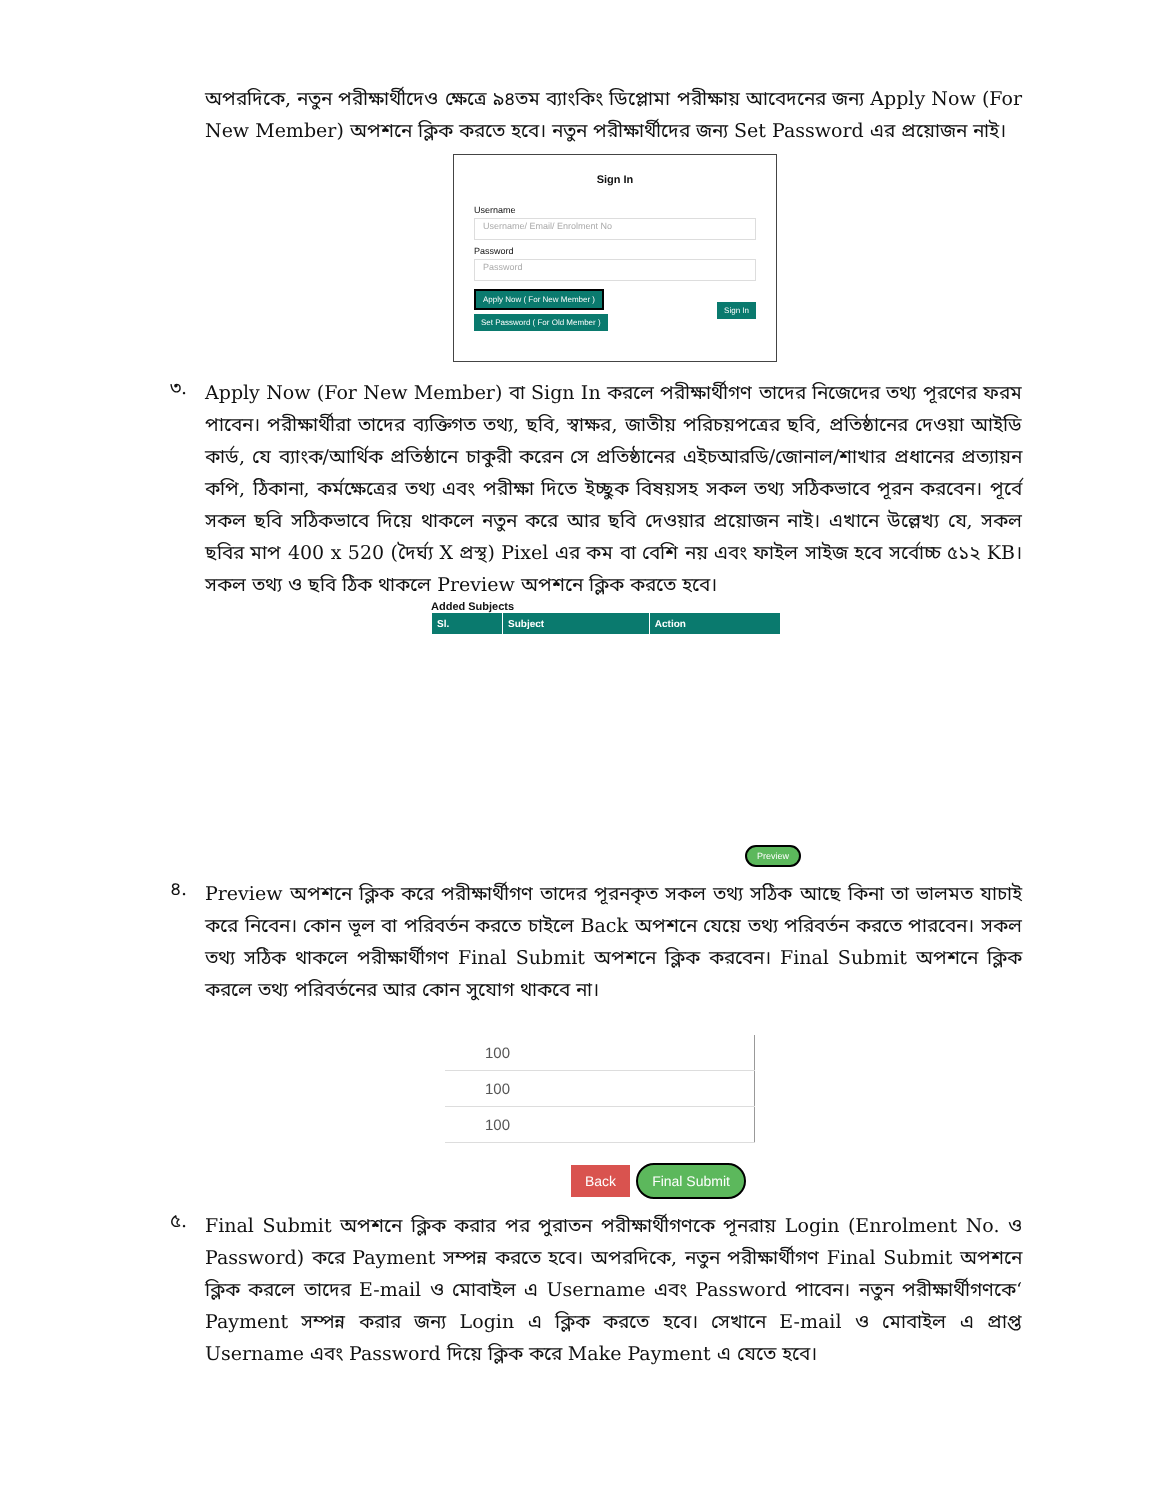অপরদিকে, নতুন পরীক্ষার্থীদেও ক্ষেত্রে ৯৪তম ব্যাংকিং ডিপ্লোমা পরীক্ষায় আবেদনের জন্য Apply Now (For New Member) অপশনে ক্লিক করতে হবে। নতুন পরীক্ষার্থীদের জন্য Set Password এর প্রয়োজন নাই।
Sign In
Username
Username/ Email/ Enrolment No
Password
Password
Apply Now ( For New Member )
Set Password ( For Old Member )
Sign In
৩.
Apply Now (For New Member) বা Sign In করলে পরীক্ষার্থীগণ তাদের নিজেদের তথ্য পূরণের ফরম পাবেন। পরীক্ষার্থীরা তাদের ব্যক্তিগত তথ্য, ছবি, স্বাক্ষর, জাতীয় পরিচয়পত্রের ছবি, প্রতিষ্ঠানের দেওয়া আইডি কার্ড, যে ব্যাংক/আর্থিক প্রতিষ্ঠানে চাকুরী করেন সে প্রতিষ্ঠানের এইচআরডি/জোনাল/শাখার প্রধানের প্রত্যায়ন কপি, ঠিকানা, কর্মক্ষেত্রের তথ্য এবং পরীক্ষা দিতে ইচ্ছুক বিষয়সহ সকল তথ্য সঠিকভাবে পূরন করবেন। পূর্বে সকল ছবি সঠিকভাবে দিয়ে থাকলে নতুন করে আর ছবি দেওয়ার প্রয়োজন নাই। এখানে উল্লেখ্য যে, সকল ছবির মাপ 400 x 520 (দৈর্ঘ্য X প্রস্থ) Pixel এর কম বা বেশি নয় এবং ফাইল সাইজ হবে সর্বোচ্চ ৫১২ KB। সকল তথ্য ও ছবি ঠিক থাকলে Preview অপশনে ক্লিক করতে হবে।
Added Subjects
| Sl. | Subject | Action |
| --- | --- | --- |
Preview
৪.
Preview অপশনে ক্লিক করে পরীক্ষার্থীগণ তাদের পূরনকৃত সকল তথ্য সঠিক আছে কিনা তা ভালমত যাচাই করে নিবেন। কোন ভূল বা পরিবর্তন করতে চাইলে Back অপশনে যেয়ে তথ্য পরিবর্তন করতে পারবেন। সকল তথ্য সঠিক থাকলে পরীক্ষার্থীগণ Final Submit অপশনে ক্লিক করবেন। Final Submit অপশনে ক্লিক করলে তথ্য পরিবর্তনের আর কোন সুযোগ থাকবে না।
| 100 |
| 100 |
| 100 |
Back Final Submit
৫.
Final Submit অপশনে ক্লিক করার পর পুরাতন পরীক্ষার্থীগণকে পূনরায় Login (Enrolment No. ও Password) করে Payment সম্পন্ন করতে হবে। অপরদিকে, নতুন পরীক্ষার্থীগণ Final Submit অপশনে ক্লিক করলে তাদের E-mail ও মোবাইল এ Username এবং Password পাবেন। নতুন পরীক্ষার্থীগণকে‘ Payment সম্পন্ন করার জন্য Login এ ক্লিক করতে হবে। সেখানে E-mail ও মোবাইল এ প্রাপ্ত Username এবং Password দিয়ে ক্লিক করে Make Payment এ যেতে হবে।